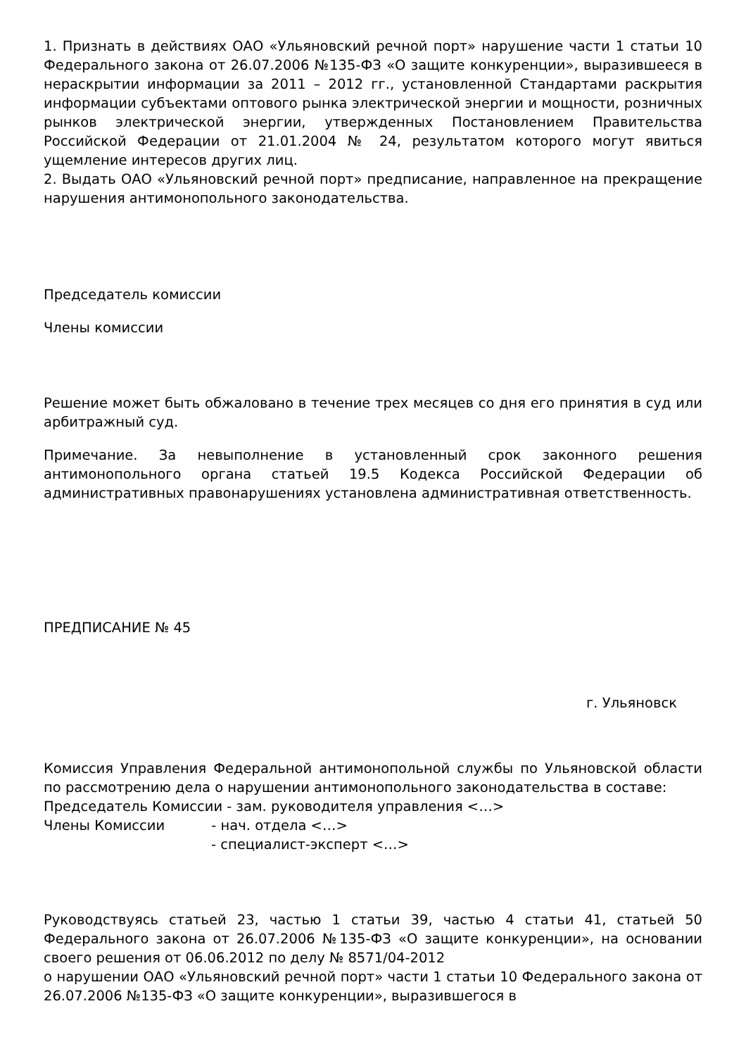1. Признать в действиях ОАО «Ульяновский речной порт» нарушение части 1 статьи 10 Федерального закона от 26.07.2006 №135-ФЗ «О защите конкуренции», выразившееся в нераскрытии информации за 2011 – 2012 гг., установленной Стандартами раскрытия информации субъектами оптового рынка электрической энергии и мощности, розничных рынков электрической энергии, утвержденных Постановлением Правительства Российской Федерации от 21.01.2004 № 24, результатом которого могут явиться ущемление интересов других лиц.
2. Выдать ОАО «Ульяновский речной порт» предписание, направленное на прекращение нарушения антимонопольного законодательства.
Председатель комиссии
Члены комиссии
Решение может быть обжаловано в течение трех месяцев со дня его принятия в суд или арбитражный суд.
Примечание. За невыполнение в установленный срок законного решения антимонопольного органа статьей 19.5 Кодекса Российской Федерации об административных правонарушениях установлена административная ответственность.
ПРЕДПИСАНИЕ № 45
г. Ульяновск
Комиссия Управления Федеральной антимонопольной службы по Ульяновской области по рассмотрению дела о нарушении антимонопольного законодательства в составе:
Председатель Комиссии - зам. руководителя управления <…>
Члены Комиссии - нач. отдела <…>
- специалист-эксперт <…>
Руководствуясь статьей 23, частью 1 статьи 39, частью 4 статьи 41, статьей 50 Федерального закона от 26.07.2006 №135-ФЗ «О защите конкуренции», на основании своего решения от 06.06.2012 по делу № 8571/04-2012
о нарушении ОАО «Ульяновский речной порт» части 1 статьи 10 Федерального закона от 26.07.2006 №135-ФЗ «О защите конкуренции», выразившегося в